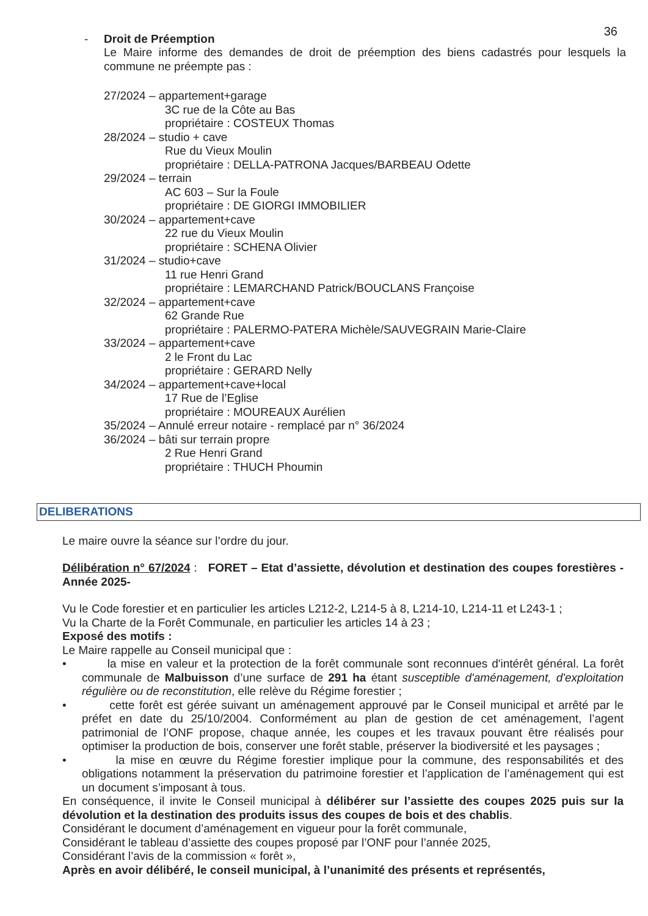36
- Droit de Préemption
Le Maire informe des demandes de droit de préemption des biens cadastrés pour lesquels la commune ne préempte pas :
27/2024 – appartement+garage
3C rue de la Côte au Bas
propriétaire : COSTEUX Thomas
28/2024 – studio + cave
Rue du Vieux Moulin
propriétaire : DELLA-PATRONA Jacques/BARBEAU Odette
29/2024 – terrain
AC 603 – Sur la Foule
propriétaire : DE GIORGI IMMOBILIER
30/2024 – appartement+cave
22 rue du Vieux Moulin
propriétaire : SCHENA Olivier
31/2024 – studio+cave
11 rue Henri Grand
propriétaire : LEMARCHAND Patrick/BOUCLANS Françoise
32/2024 – appartement+cave
62 Grande Rue
propriétaire : PALERMO-PATERA Michèle/SAUVEGRAIN Marie-Claire
33/2024 – appartement+cave
2 le Front du Lac
propriétaire : GERARD Nelly
34/2024 – appartement+cave+local
17 Rue de l’Eglise
propriétaire : MOUREAUX Aurélien
35/2024 – Annulé erreur notaire - remplacé par n° 36/2024
36/2024 – bâti sur terrain propre
2 Rue Henri Grand
propriétaire : THUCH Phoumin
DELIBERATIONS
Le maire ouvre la séance sur l’ordre du jour.
Délibération n° 67/2024 : FORET – Etat d’assiette, dévolution et destination des coupes forestières -Année 2025-
Vu le Code forestier et en particulier les articles L212-2, L214-5 à 8, L214-10, L214-11 et L243-1 ;
Vu la Charte de la Forêt Communale, en particulier les articles 14 à 23 ;
Exposé des motifs :
Le Maire rappelle au Conseil municipal que :
• la mise en valeur et la protection de la forêt communale sont reconnues d'intérêt général. La forêt communale de Malbuisson d’une surface de 291 ha étant susceptible d'aménagement, d'exploitation régulière ou de reconstitution, elle relève du Régime forestier ;
• cette forêt est gérée suivant un aménagement approuvé par le Conseil municipal et arrêté par le préfet en date du 25/10/2004. Conformément au plan de gestion de cet aménagement, l’agent patrimonial de l’ONF propose, chaque année, les coupes et les travaux pouvant être réalisés pour optimiser la production de bois, conserver une forêt stable, préserver la biodiversité et les paysages ;
• la mise en œuvre du Régime forestier implique pour la commune, des responsabilités et des obligations notamment la préservation du patrimoine forestier et l’application de l’aménagement qui est un document s’imposant à tous.
En conséquence, il invite le Conseil municipal à délibérer sur l’assiette des coupes 2025 puis sur la dévolution et la destination des produits issus des coupes de bois et des chablis.
Considérant le document d’aménagement en vigueur pour la forêt communale,
Considérant le tableau d’assiette des coupes proposé par l’ONF pour l’année 2025,
Considérant l’avis de la commission « forêt »,
Après en avoir délibéré, le conseil municipal, à l’unanimité des présents et représentés,